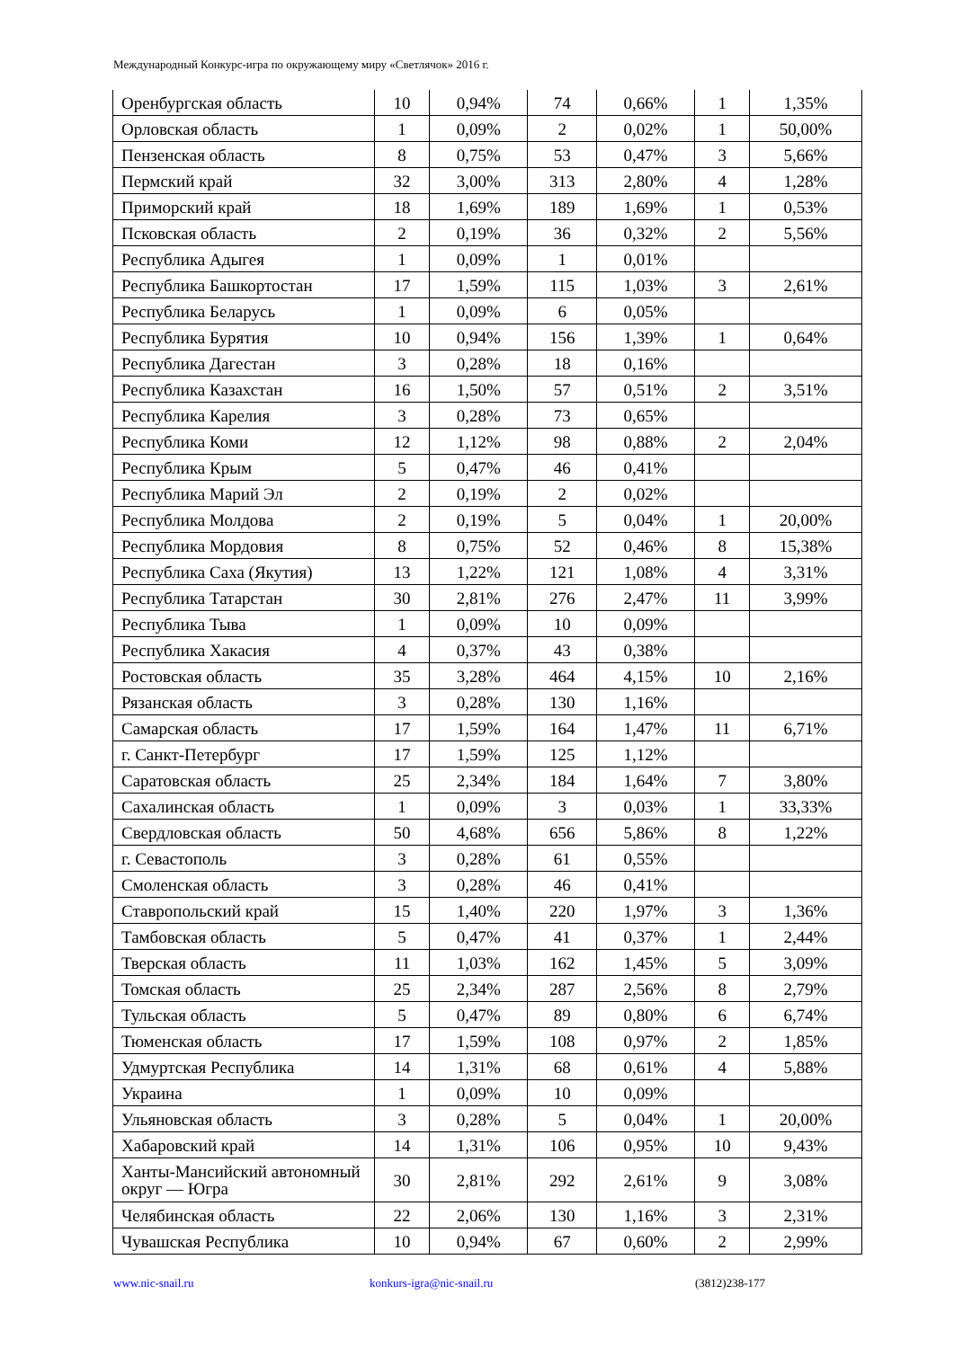Международный Конкурс-игра по окружающему миру «Светлячок» 2016 г.
| Оренбургская область | 10 | 0,94% | 74 | 0,66% | 1 | 1,35% |
| Орловская область | 1 | 0,09% | 2 | 0,02% | 1 | 50,00% |
| Пензенская область | 8 | 0,75% | 53 | 0,47% | 3 | 5,66% |
| Пермский край | 32 | 3,00% | 313 | 2,80% | 4 | 1,28% |
| Приморский край | 18 | 1,69% | 189 | 1,69% | 1 | 0,53% |
| Псковская область | 2 | 0,19% | 36 | 0,32% | 2 | 5,56% |
| Республика Адыгея | 1 | 0,09% | 1 | 0,01% | | |
| Республика Башкортостан | 17 | 1,59% | 115 | 1,03% | 3 | 2,61% |
| Республика Беларусь | 1 | 0,09% | 6 | 0,05% | | |
| Республика Бурятия | 10 | 0,94% | 156 | 1,39% | 1 | 0,64% |
| Республика Дагестан | 3 | 0,28% | 18 | 0,16% | | |
| Республика Казахстан | 16 | 1,50% | 57 | 0,51% | 2 | 3,51% |
| Республика Карелия | 3 | 0,28% | 73 | 0,65% | | |
| Республика Коми | 12 | 1,12% | 98 | 0,88% | 2 | 2,04% |
| Республика Крым | 5 | 0,47% | 46 | 0,41% | | |
| Республика Марий Эл | 2 | 0,19% | 2 | 0,02% | | |
| Республика Молдова | 2 | 0,19% | 5 | 0,04% | 1 | 20,00% |
| Республика Мордовия | 8 | 0,75% | 52 | 0,46% | 8 | 15,38% |
| Республика Саха (Якутия) | 13 | 1,22% | 121 | 1,08% | 4 | 3,31% |
| Республика Татарстан | 30 | 2,81% | 276 | 2,47% | 11 | 3,99% |
| Республика Тыва | 1 | 0,09% | 10 | 0,09% | | |
| Республика Хакасия | 4 | 0,37% | 43 | 0,38% | | |
| Ростовская область | 35 | 3,28% | 464 | 4,15% | 10 | 2,16% |
| Рязанская область | 3 | 0,28% | 130 | 1,16% | | |
| Самарская область | 17 | 1,59% | 164 | 1,47% | 11 | 6,71% |
| г. Санкт-Петербург | 17 | 1,59% | 125 | 1,12% | | |
| Саратовская область | 25 | 2,34% | 184 | 1,64% | 7 | 3,80% |
| Сахалинская область | 1 | 0,09% | 3 | 0,03% | 1 | 33,33% |
| Свердловская область | 50 | 4,68% | 656 | 5,86% | 8 | 1,22% |
| г. Севастополь | 3 | 0,28% | 61 | 0,55% | | |
| Смоленская область | 3 | 0,28% | 46 | 0,41% | | |
| Ставропольский край | 15 | 1,40% | 220 | 1,97% | 3 | 1,36% |
| Тамбовская область | 5 | 0,47% | 41 | 0,37% | 1 | 2,44% |
| Тверская область | 11 | 1,03% | 162 | 1,45% | 5 | 3,09% |
| Томская область | 25 | 2,34% | 287 | 2,56% | 8 | 2,79% |
| Тульская область | 5 | 0,47% | 89 | 0,80% | 6 | 6,74% |
| Тюменская область | 17 | 1,59% | 108 | 0,97% | 2 | 1,85% |
| Удмуртская Республика | 14 | 1,31% | 68 | 0,61% | 4 | 5,88% |
| Украина | 1 | 0,09% | 10 | 0,09% | | |
| Ульяновская область | 3 | 0,28% | 5 | 0,04% | 1 | 20,00% |
| Хабаровский край | 14 | 1,31% | 106 | 0,95% | 10 | 9,43% |
| Ханты-Мансийский автономный округ — Югра | 30 | 2,81% | 292 | 2,61% | 9 | 3,08% |
| Челябинская область | 22 | 2,06% | 130 | 1,16% | 3 | 2,31% |
| Чувашская Республика | 10 | 0,94% | 67 | 0,60% | 2 | 2,99% |
www.nic-snail.ru konkurs-igra@nic-snail.ru (3812)238-177